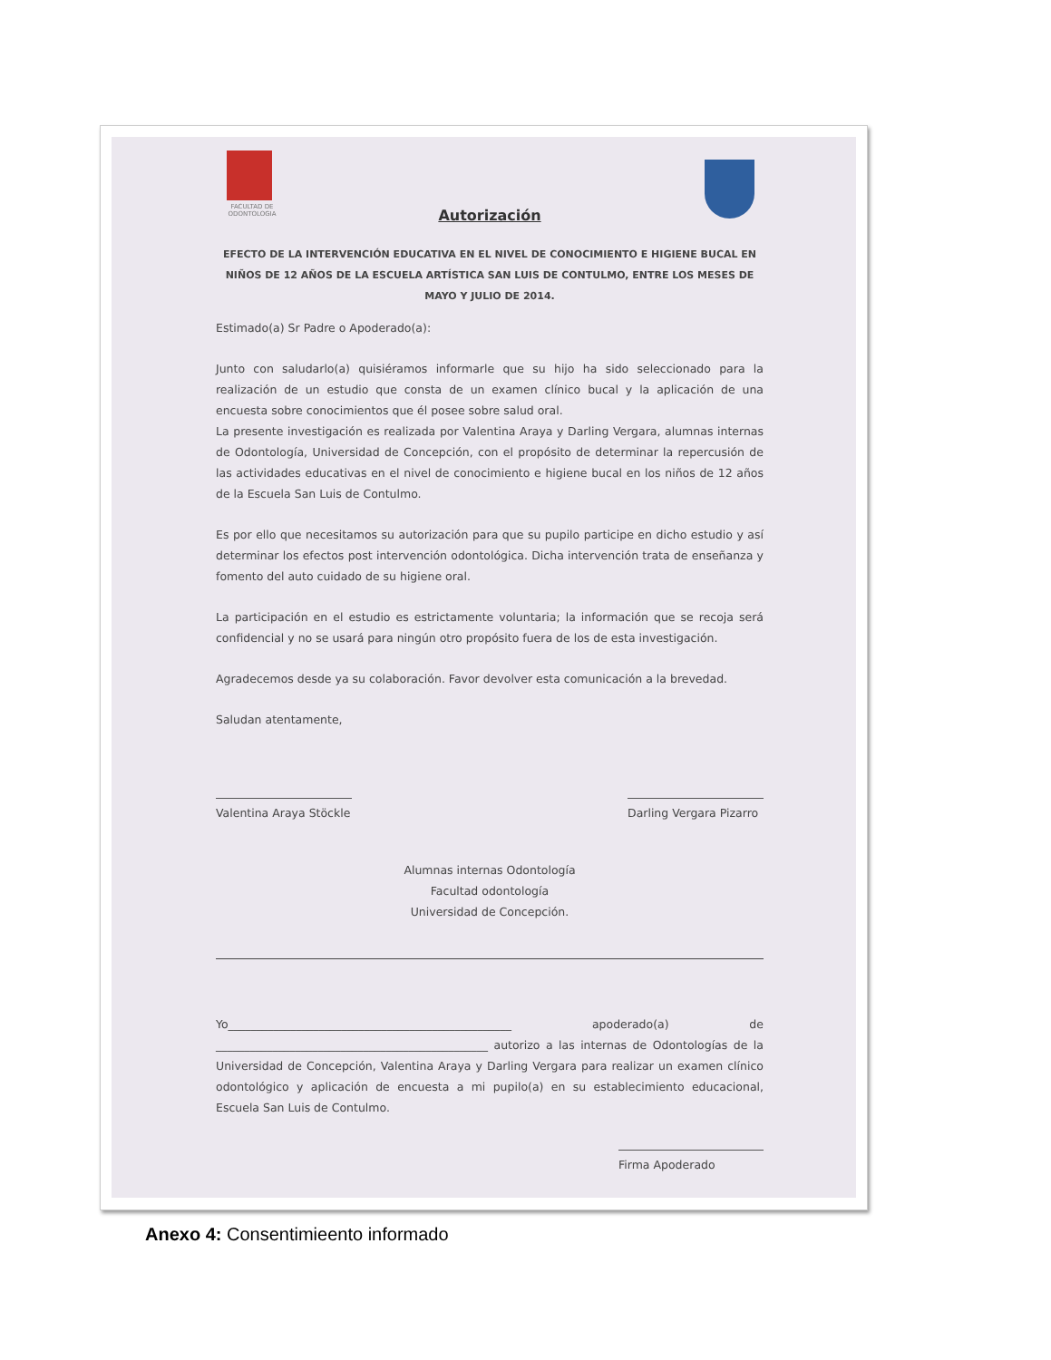FACULTAD DE ODONTOLOGIA
Autorización
EFECTO DE LA INTERVENCIÓN EDUCATIVA EN EL NIVEL DE CONOCIMIENTO E HIGIENE BUCAL EN NIÑOS DE 12 AÑOS DE LA ESCUELA ARTÍSTICA SAN LUIS DE CONTULMO, ENTRE LOS MESES DE MAYO Y JULIO DE 2014.
Estimado(a) Sr Padre o Apoderado(a):
Junto con saludarlo(a) quisiéramos informarle que su hijo ha sido seleccionado para la realización de un estudio que consta de un examen clínico bucal y la aplicación de una encuesta sobre conocimientos que él posee sobre salud oral.
La presente investigación es realizada por Valentina Araya y Darling Vergara, alumnas internas de Odontología, Universidad de Concepción, con el propósito de determinar la repercusión de las actividades educativas en el nivel de conocimiento e higiene bucal en los niños de 12 años de la Escuela San Luis de Contulmo.
Es por ello que necesitamos su autorización para que su pupilo participe en dicho estudio y así determinar los efectos post intervención odontológica. Dicha intervención trata de enseñanza y fomento del auto cuidado de su higiene oral.
La participación en el estudio es estrictamente voluntaria; la información que se recoja será confidencial y no se usará para ningún otro propósito fuera de los de esta investigación.
Agradecemos desde ya su colaboración. Favor devolver esta comunicación a la brevedad.
Saludan atentamente,
Valentina Araya Stöckle
Darling Vergara Pizarro
Alumnas internas Odontología
Facultad odontología
Universidad de Concepción.
Yo__________________________________________________ apoderado(a) de ________________________________________________ autorizo a las internas de Odontologías de la Universidad de Concepción, Valentina Araya y Darling Vergara para realizar un examen clínico odontológico y aplicación de encuesta a mi pupilo(a) en su establecimiento educacional, Escuela San Luis de Contulmo.
Firma Apoderado
Anexo 4: Consentimieento informado